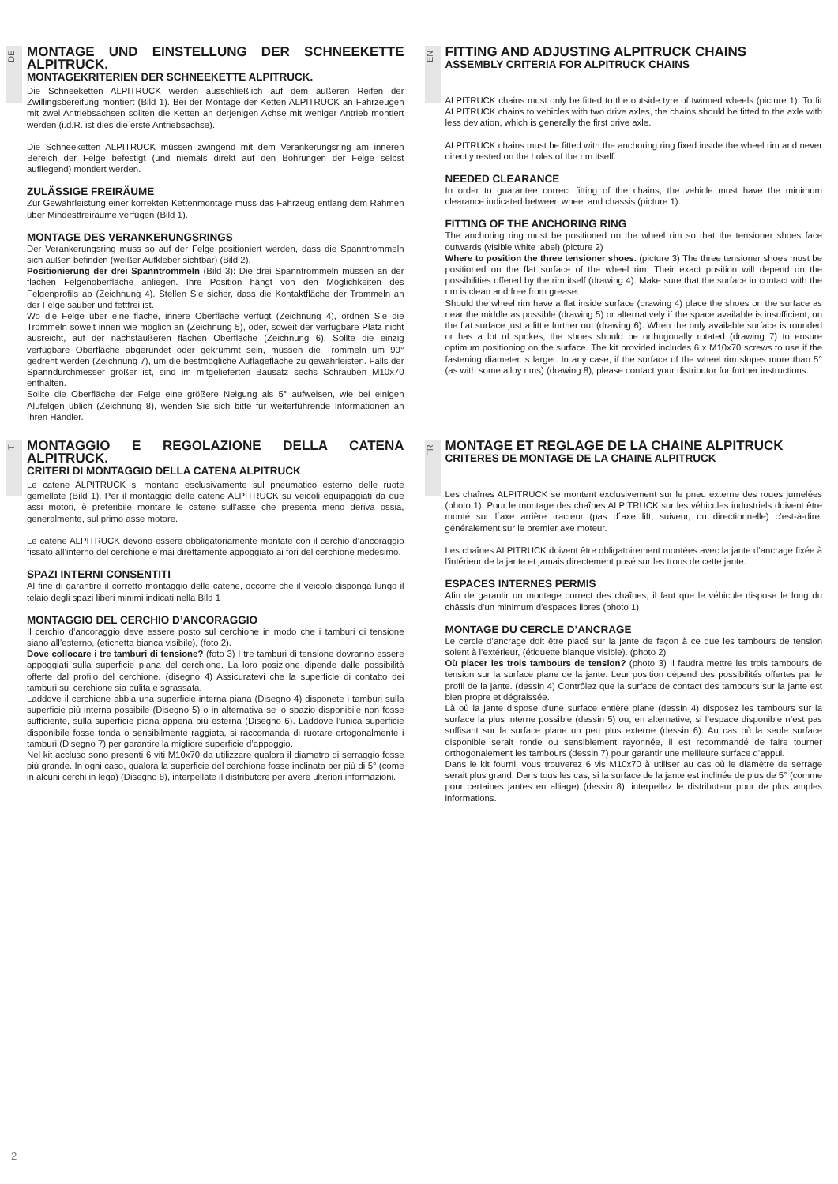DE
MONTAGE UND EINSTELLUNG DER SCHNEEKETTE ALPITRUCK.
MONTAGEKRITERIEN DER SCHNEEKETTE ALPITRUCK.
Die Schneeketten ALPITRUCK werden ausschließlich auf dem äußeren Reifen der Zwillingsbereifung montiert (Bild 1). Bei der Montage der Ketten ALPITRUCK an Fahrzeugen mit zwei Antriebsachsen sollten die Ketten an derjenigen Achse mit weniger Antrieb montiert werden (i.d.R. ist dies die erste Antriebsachse).
Die Schneeketten ALPITRUCK müssen zwingend mit dem Verankerungsring am inneren Bereich der Felge befestigt (und niemals direkt auf den Bohrungen der Felge selbst aufliegend) montiert werden.
ZULÄSSIGE FREIRÄUME
Zur Gewährleistung einer korrekten Kettenmontage muss das Fahrzeug entlang dem Rahmen über Mindestfreiräume verfügen (Bild 1).
MONTAGE DES VERANKERUNGSRINGS
Der Verankerungsring muss so auf der Felge positioniert werden, dass die Spanntrommeln sich außen befinden (weißer Aufkleber sichtbar) (Bild 2).
Positionierung der drei Spanntrommeln (Bild 3): Die drei Spanntrommeln müssen an der flachen Felgenoberfläche anliegen. Ihre Position hängt von den Möglichkeiten des Felgenprofils ab (Zeichnung 4). Stellen Sie sicher, dass die Kontaktfläche der Trommeln an der Felge sauber und fettfrei ist.
Wo die Felge über eine flache, innere Oberfläche verfügt (Zeichnung 4), ordnen Sie die Trommeln soweit innen wie möglich an (Zeichnung 5), oder, soweit der verfügbare Platz nicht ausreicht, auf der nächstäußeren flachen Oberfläche (Zeichnung 6). Sollte die einzig verfügbare Oberfläche abgerundet oder gekrümmt sein, müssen die Trommeln um 90° gedreht werden (Zeichnung 7), um die bestmögliche Auflagefläche zu gewährleisten. Falls der Spanndurchmesser größer ist, sind im mitgelieferten Bausatz sechs Schrauben M10x70 enthalten.
Sollte die Oberfläche der Felge eine größere Neigung als 5° aufweisen, wie bei einigen Alufelgen üblich (Zeichnung 8), wenden Sie sich bitte für weiterführende Informationen an Ihren Händler.
EN
FITTING AND ADJUSTING ALPITRUCK CHAINS
ASSEMBLY CRITERIA FOR ALPITRUCK CHAINS
ALPITRUCK chains must only be fitted to the outside tyre of twinned wheels (picture 1). To fit ALPITRUCK chains to vehicles with two drive axles, the chains should be fitted to the axle with less deviation, which is generally the first drive axle.
ALPITRUCK chains must be fitted with the anchoring ring fixed inside the wheel rim and never directly rested on the holes of the rim itself.
NEEDED CLEARANCE
In order to guarantee correct fitting of the chains, the vehicle must have the minimum clearance indicated between wheel and chassis (picture 1).
FITTING OF THE ANCHORING RING
The anchoring ring must be positioned on the wheel rim so that the tensioner shoes face outwards (visible white label) (picture 2)
Where to position the three tensioner shoes. (picture 3) The three tensioner shoes must be positioned on the flat surface of the wheel rim. Their exact position will depend on the possibilities offered by the rim itself (drawing 4). Make sure that the surface in contact with the rim is clean and free from grease.
Should the wheel rim have a flat inside surface (drawing 4) place the shoes on the surface as near the middle as possible (drawing 5) or alternatively if the space available is insufficient, on the flat surface just a little further out (drawing 6). When the only available surface is rounded or has a lot of spokes, the shoes should be orthogonally rotated (drawing 7) to ensure optimum positioning on the surface. The kit provided includes 6 x M10x70 screws to use if the fastening diameter is larger. In any case, if the surface of the wheel rim slopes more than 5° (as with some alloy rims) (drawing 8), please contact your distributor for further instructions.
IT
MONTAGGIO E REGOLAZIONE DELLA CATENA ALPITRUCK.
CRITERI DI MONTAGGIO DELLA CATENA ALPITRUCK
Le catene ALPITRUCK si montano esclusivamente sul pneumatico esterno delle ruote gemellate (Bild 1). Per il montaggio delle catene ALPITRUCK su veicoli equipaggiati da due assi motori, è preferibile montare le catene sull’asse che presenta meno deriva ossia, generalmente, sul primo asse motore.
Le catene ALPITRUCK devono essere obbligatoriamente montate con il cerchio d’ancoraggio fissato all’interno del cerchione e mai direttamente appoggiato ai fori del cerchione medesimo.
SPAZI INTERNI CONSENTITI
Al fine di garantire il corretto montaggio delle catene, occorre che il veicolo disponga lungo il telaio degli spazi liberi minimi indicati nella Bild 1
MONTAGGIO DEL CERCHIO D’ANCORAGGIO
Il cerchio d’ancoraggio deve essere posto sul cerchione in modo che i tamburi di tensione siano all’esterno, (etichetta bianca visibile), (foto 2).
Dove collocare i tre tamburi di tensione? (foto 3) I tre tamburi di tensione dovranno essere appoggiati sulla superficie piana del cerchione. La loro posizione dipende dalle possibilità offerte dal profilo del cerchione. (disegno 4) Assicuratevi che la superficie di contatto dei tamburi sul cerchione sia pulita e sgrassata.
Laddove il cerchione abbia una superficie interna piana (Disegno 4) disponete i tamburi sulla superficie più interna possibile (Disegno 5) o in alternativa se lo spazio disponibile non fosse sufficiente, sulla superficie piana appena più esterna (Disegno 6). Laddove l’unica superficie disponibile fosse tonda o sensibilmente raggiata, si raccomanda di ruotare ortogonalmente i tamburi (Disegno 7) per garantire la migliore superficie d’appoggio.
Nel kit accluso sono presenti 6 viti M10x70 da utilizzare qualora il diametro di serraggio fosse più grande. In ogni caso, qualora la superficie del cerchione fosse inclinata per più di 5° (come in alcuni cerchi in lega) (Disegno 8), interpellate il distributore per avere ulteriori informazioni.
FR
MONTAGE ET REGLAGE DE LA CHAINE ALPITRUCK
CRITERES DE MONTAGE DE LA CHAINE ALPITRUCK
Les chaînes ALPITRUCK se montent exclusivement sur le pneu externe des roues jumelées (photo 1). Pour le montage des chaînes ALPITRUCK sur les véhicules industriels doivent être monté sur l´axe arrière tracteur (pas d´axe lift, suiveur, ou directionnelle) c’est-à-dire, généralement sur le premier axe moteur.
Les chaînes ALPITRUCK doivent être obligatoirement montées avec la jante d’ancrage fixée à l’intérieur de la jante et jamais directement posé sur les trous de cette jante.
ESPACES INTERNES PERMIS
Afin de garantir un montage correct des chaînes, il faut que le véhicule dispose le long du châssis d’un minimum d’espaces libres (photo 1)
MONTAGE DU CERCLE D’ANCRAGE
Le cercle d’ancrage doit être placé sur la jante de façon à ce que les tambours de tension soient à l’extérieur, (étiquette blanque visible). (photo 2)
Où placer les trois tambours de tension? (photo 3) Il faudra mettre les trois tambours de tension sur la surface plane de la jante. Leur position dépend des possibilités offertes par le profil de la jante. (dessin 4) Contrôlez que la surface de contact des tambours sur la jante est bien propre et dégraissée.
Là où la jante dispose d’une surface entière plane (dessin 4) disposez les tambours sur la surface la plus interne possible (dessin 5) ou, en alternative, si l’espace disponible n’est pas suffisant sur la surface plane un peu plus externe (dessin 6). Au cas où la seule surface disponible serait ronde ou sensiblement rayonnée, il est recommandé de faire tourner orthogonalement les tambours (dessin 7) pour garantir une meilleure surface d’appui.
Dans le kit fourni, vous trouverez 6 vis M10x70 à utiliser au cas où le diamètre de serrage serait plus grand. Dans tous les cas, si la surface de la jante est inclinée de plus de 5° (comme pour certaines jantes en alliage) (dessin 8), interpellez le distributeur pour de plus amples informations.
2